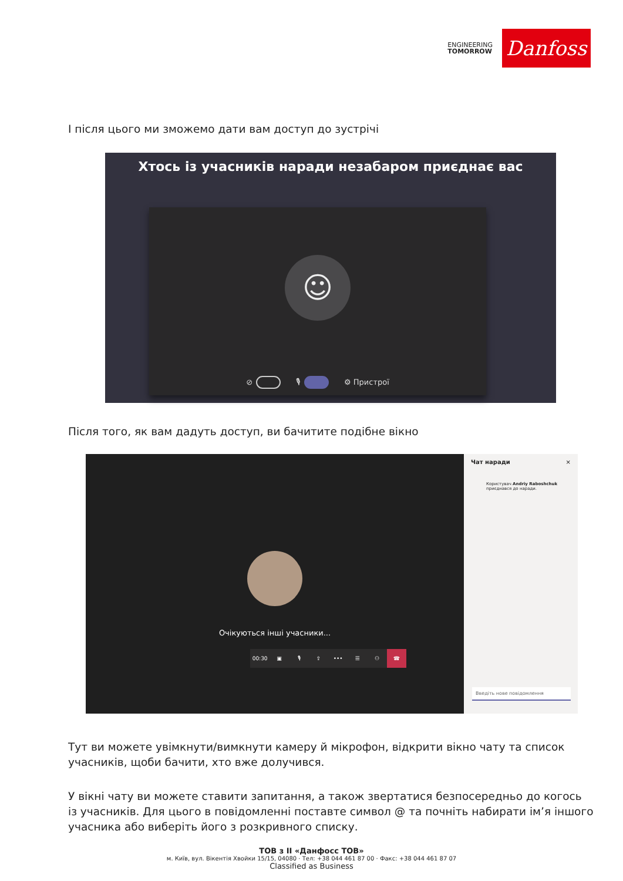ENGINEERING
TOMORROW
Danfoss
І після цього ми зможемо дати вам доступ до зустрічі
Хтось із учасників наради незабаром приєднає вас
☺
⊘ 🎙 ⚙ Пристрої
Після того, як вам дадуть доступ, ви бачитите подібне вікно
Очікуються інші учасники...
00:30 ▣ 🎙 ⇪ ••• ☰ ⚇ ☎
Чат наради ×
Користувач Andriy Raboshchuk
приєднався до наради.
Введіть нове повідомлення
Тут ви можете увімкнути/вимкнути камеру й мікрофон, відкрити вікно чату та список учасників, щоби бачити, хто вже долучився.
У вікні чату ви можете ставити запитання, а також звертатися безпосередньо до когось із учасників. Для цього в повідомленні поставте символ @ та почніть набирати ім’я іншого учасника або виберіть його з розкривного списку.
ТОВ з ІІ «Данфосс ТОВ»
м. Київ, вул. Вікентія Хвойки 15/15, 04080 · Тел: +38 044 461 87 00 · Факс: +38 044 461 87 07
Classified as Business